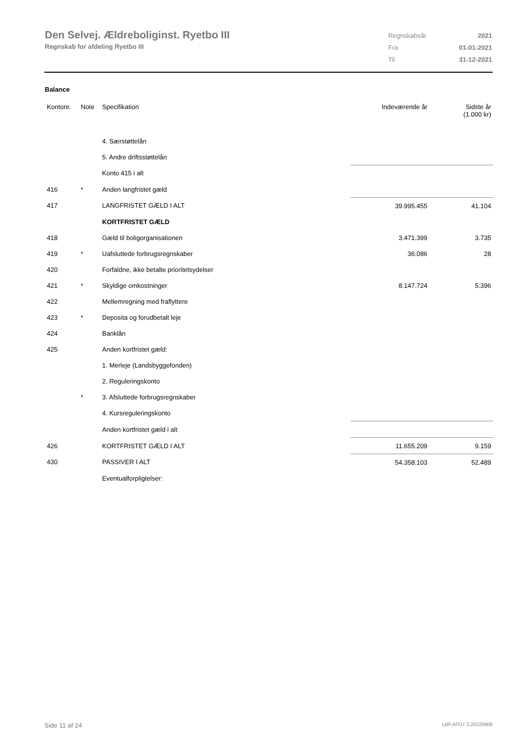Den Selvej. Ældreboliginst. Ryetbo III
Regnskab for afdeling Ryetbo III
| Regnskabsår | 2021 |
| Fra | 01-01-2021 |
| Til | 31-12-2021 |
Balance
| Kontonr. | Note | Specifikation | Indeværende år | Sidste år (1.000 kr) |
| --- | --- | --- | --- | --- |
| | | 4. Særstøttelån | | |
| | | 5. Andre driftsstøttelån | | |
| | | Konto 415 i alt | | |
| 416 | * | Anden langfristet gæld | | |
| 417 | | LANGFRISTET GÆLD I ALT | 39.995.455 | 41.104 |
| | | KORTFRISTET GÆLD | | |
| 418 | | Gæld til boligorganisationen | 3.471.399 | 3.735 |
| 419 | * | Uafsluttede forbrugsregnskaber | 36.086 | 28 |
| 420 | | Forfaldne, ikke betalte prioritetsydelser | | |
| 421 | * | Skyldige omkostninger | 8.147.724 | 5.396 |
| 422 | | Mellemregning med fraflyttere | | |
| 423 | * | Deposita og forudbetalt leje | | |
| 424 | | Banklån | | |
| 425 | | Anden kortfristet gæld: | | |
| | | 1. Merleje (Landsbyggefonden) | | |
| | | 2. Reguleringskonto | | |
| | * | 3. Afsluttede forbrugsregnskaber | | |
| | | 4. Kursreguleringskonto | | |
| | | Anden kortfristet gæld i alt | | |
| 426 | | KORTFRISTET GÆLD I ALT | 11.655.209 | 9.159 |
| 430 | | PASSIVER I ALT | 54.358.103 | 52.489 |
| | | Eventualforpligtelser: | | |
Side 11 af 24 LBF.AFD7.3.20220906